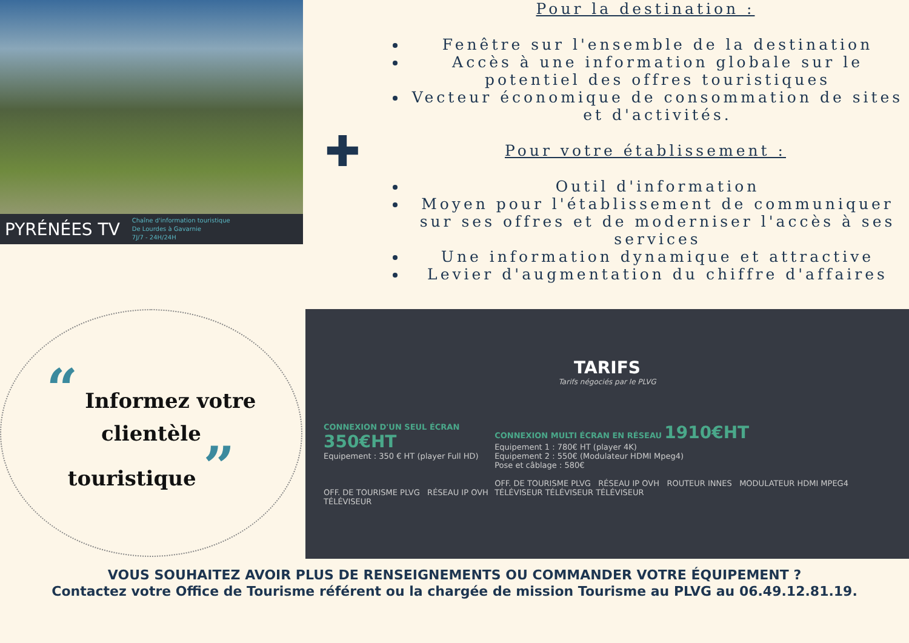PYRÉNÉES TV Chaîne d'information touristique
De Lourdes à Gavarnie
7J/7 - 24H/24H
✚
Pour la destination :
Fenêtre sur l'ensemble de la destination
Accès à une information globale sur le potentiel des offres touristiques
Vecteur économique de consommation de sites et d'activités.
Pour votre établissement :
Outil d'information
Moyen pour l'établissement de communiquer sur ses offres et de moderniser l'accès à ses services
Une information dynamique et attractive
Levier d'augmentation du chiffre d'affaires
“ Informez votre
clientèle
touristique ”
TARIFS
Tarifs négociés par le PLVG
CONNEXION D'UN SEUL ÉCRAN 350€HT
Equipement : 350 € HT (player Full HD)
OFF. DE TOURISME PLVG RÉSEAU IP OVH TÉLÉVISEUR
CONNEXION MULTI ÉCRAN EN RÉSEAU 1910€HT
Equipement 1 : 780€ HT (player 4K)
Equipement 2 : 550€ (Modulateur HDMI Mpeg4)
Pose et câblage : 580€
OFF. DE TOURISME PLVG RÉSEAU IP OVH ROUTEUR INNES MODULATEUR HDMI MPEG4 TÉLÉVISEUR TÉLÉVISEUR TÉLÉVISEUR
VOUS SOUHAITEZ AVOIR PLUS DE RENSEIGNEMENTS OU COMMANDER VOTRE ÉQUIPEMENT ?
Contactez votre Office de Tourisme référent ou la chargée de mission Tourisme au PLVG au 06.49.12.81.19.